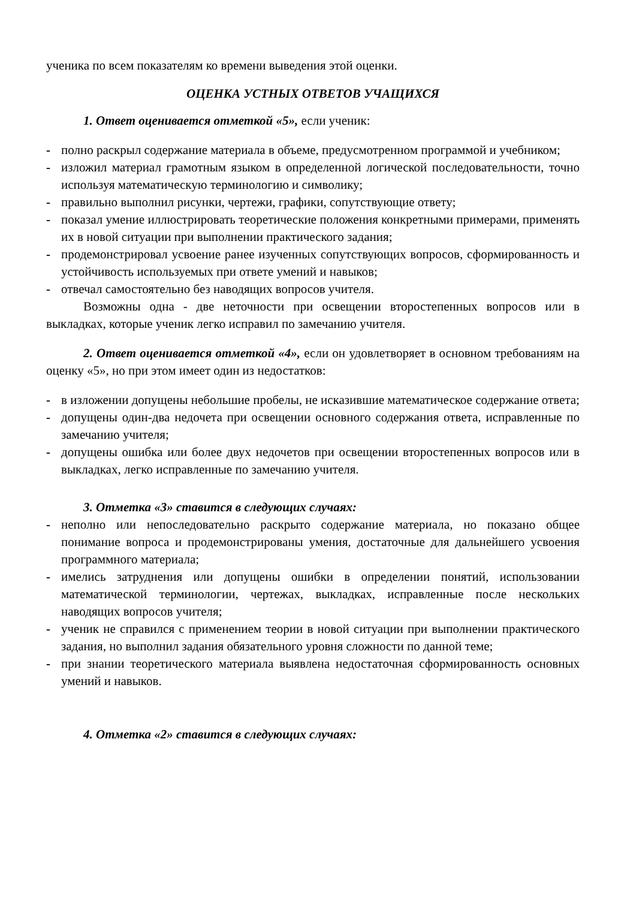ученика по всем показателям ко времени выведения этой оценки.
ОЦЕНКА УСТНЫХ ОТВЕТОВ УЧАЩИХСЯ
1. Ответ оценивается отметкой «5», если ученик:
- полно раскрыл содержание материала в объеме, предусмотренном программой и учебником;
- изложил материал грамотным языком в определенной логической последовательности, точно используя математическую терминологию и символику;
- правильно выполнил рисунки, чертежи, графики, сопутствующие ответу;
- показал умение иллюстрировать теоретические положения конкретными примерами, применять их в новой ситуации при выполнении практического задания;
- продемонстрировал усвоение ранее изученных сопутствующих вопросов, сформированность и устойчивость используемых при ответе умений и навыков;
- отвечал самостоятельно без наводящих вопросов учителя.
Возможны одна - две неточности при освещении второстепенных вопросов или в выкладках, которые ученик легко исправил по замечанию учителя.
2. Ответ оценивается отметкой «4», если он удовлетворяет в основном требованиям на оценку «5», но при этом имеет один из недостатков:
- в изложении допущены небольшие пробелы, не исказившие математическое содержание ответа;
- допущены один-два недочета при освещении основного содержания ответа, исправленные по замечанию учителя;
- допущены ошибка или более двух недочетов при освещении второстепенных вопросов или в выкладках, легко исправленные по замечанию учителя.
3. Отметка «3» ставится в следующих случаях:
- неполно или непоследовательно раскрыто содержание материала, но показано общее понимание вопроса и продемонстрированы умения, достаточные для дальнейшего усвоения программного материала;
- имелись затруднения или допущены ошибки в определении понятий, использовании математической терминологии, чертежах, выкладках, исправленные после нескольких наводящих вопросов учителя;
- ученик не справился с применением теории в новой ситуации при выполнении практического задания, но выполнил задания обязательного уровня сложности по данной теме;
- при знании теоретического материала выявлена недостаточная сформированность основных умений и навыков.
4. Отметка «2» ставится в следующих случаях: